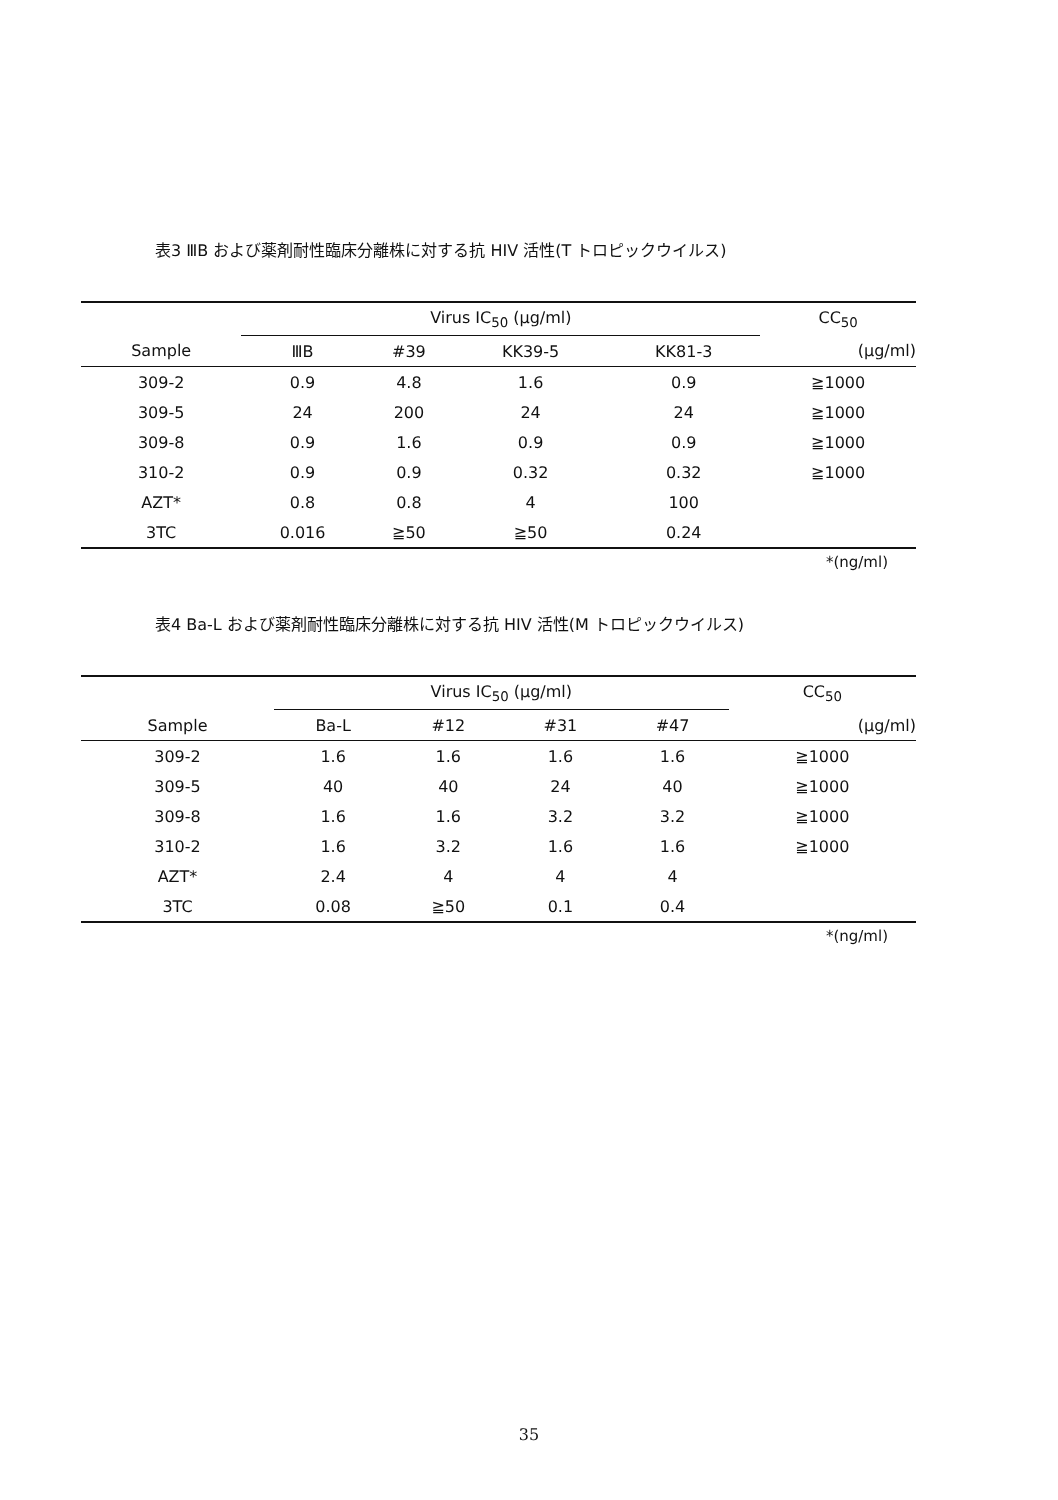表3 ⅢB および薬剤耐性臨床分離株に対する抗 HIV 活性(T トロピックウイルス)
| | Virus IC<sub>50</sub> (μg/ml) | | | | CC<sub>50</sub> |
| --- | --- | --- | --- | --- | --- |
| Sample | ⅢB | #39 | KK39-5 | KK81-3 | (μg/ml) |
| 309-2 | 0.9 | 4.8 | 1.6 | 0.9 | ≧1000 |
| 309-5 | 24 | 200 | 24 | 24 | ≧1000 |
| 309-8 | 0.9 | 1.6 | 0.9 | 0.9 | ≧1000 |
| 310-2 | 0.9 | 0.9 | 0.32 | 0.32 | ≧1000 |
| AZT* | 0.8 | 0.8 | 4 | 100 | |
| 3TC | 0.016 | ≧50 | ≧50 | 0.24 | |
*(ng/ml)
表4 Ba-L および薬剤耐性臨床分離株に対する抗 HIV 活性(M トロピックウイルス)
| | Virus IC<sub>50</sub> (μg/ml) | | | | CC<sub>50</sub> |
| --- | --- | --- | --- | --- | --- |
| Sample | Ba-L | #12 | #31 | #47 | (μg/ml) |
| 309-2 | 1.6 | 1.6 | 1.6 | 1.6 | ≧1000 |
| 309-5 | 40 | 40 | 24 | 40 | ≧1000 |
| 309-8 | 1.6 | 1.6 | 3.2 | 3.2 | ≧1000 |
| 310-2 | 1.6 | 3.2 | 1.6 | 1.6 | ≧1000 |
| AZT* | 2.4 | 4 | 4 | 4 | |
| 3TC | 0.08 | ≧50 | 0.1 | 0.4 | |
*(ng/ml)
35